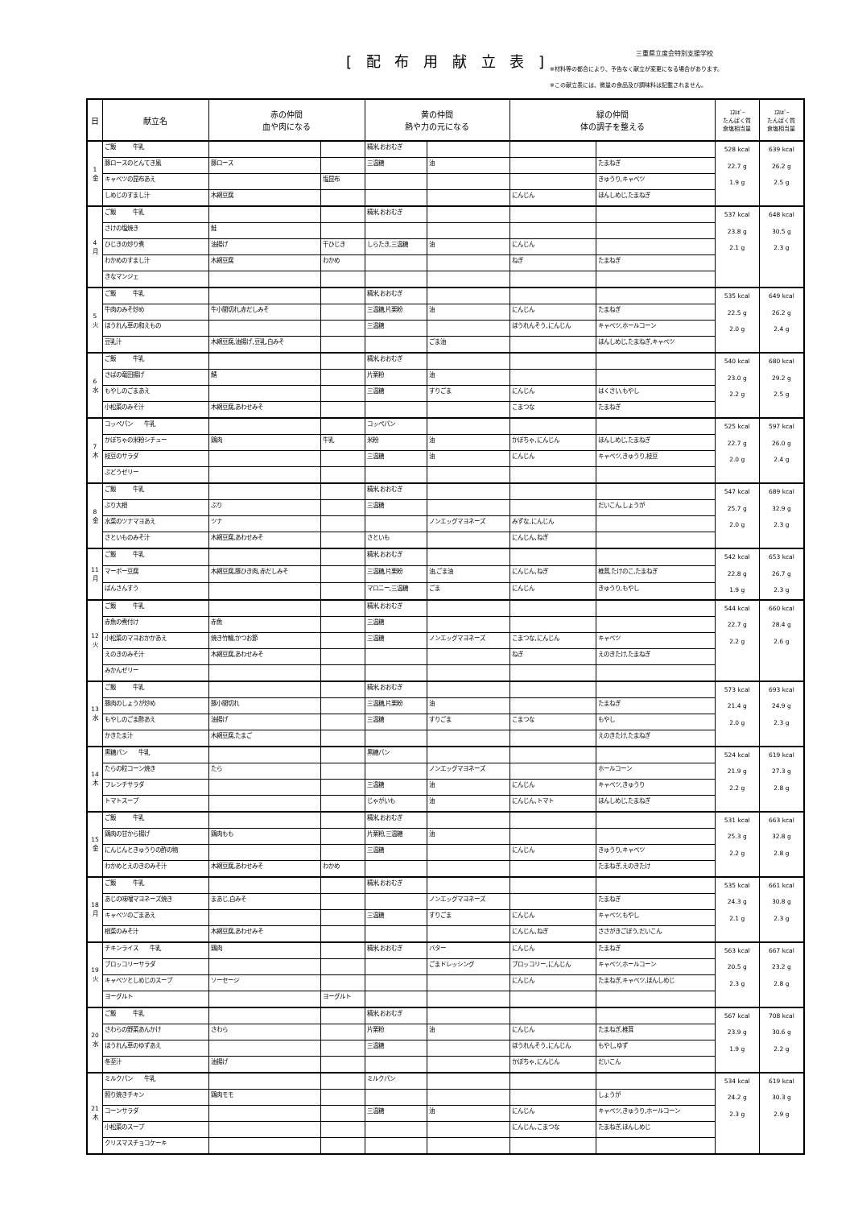[ 配 布 用 献 立 表 ] 三重県立度会特別支援学校
※材料等の都合により、予告なく献立が変更になる場合があります。
※この献立表には、微量の食品及び調味料は記載されません。
| 日 | 献立名 | 赤の仲間 血や肉になる | | 黄の仲間 熱や力の元になる | | 緑の仲間 体の調子を整える | | ｴﾈﾙｷﾞｰ たんぱく質 食塩相当量 | ｴﾈﾙｷﾞｰ たんぱく質 食塩相当量 |
| --- | --- | --- | --- | --- | --- | --- | --- | --- | --- |
| 1 金 | ご飯 牛乳 | | | 精米,おおむぎ | | | | 528 kcal 22.7 g 1.9 g | 639 kcal 26.2 g 2.5 g |
| | 豚ロースのとんてき風 | 豚ロース | | 三温糖 | 油 | | たまねぎ | | |
| | キャベツの昆布あえ | | 塩昆布 | | | | きゅうり,キャベツ | | |
| | しめじのすまし汁 | 木綿豆腐 | | | | にんじん | ほんしめじ,たまねぎ | | |
| 4 月 | ご飯 牛乳 | | | 精米,おおむぎ | | | | 537 kcal 23.8 g 2.1 g | 648 kcal 30.5 g 2.3 g |
| | さけの塩焼き | 鮭 | | | | | | | |
| | ひじきの炒り煮 | 油揚げ | 干ひじき | しらたき,三温糖 | 油 | にんじん | | | |
| | わかめのすまし汁 | 木綿豆腐 | わかめ | | | ねぎ | たまねぎ | | |
| | きなマンジェ | | | | | | | | |
| 5 火 | ご飯 牛乳 | | | 精米,おおむぎ | | | | 535 kcal 22.5 g 2.0 g | 649 kcal 26.2 g 2.4 g |
| | 牛肉のみそ炒め | 牛小間切れ,赤だしみそ | | 三温糖,片栗粉 | 油 | にんじん | たまねぎ | | |
| | ほうれん草の和えもの | | | 三温糖 | | ほうれんそう,にんじん | キャベツ,ホールコーン | | |
| | 豆乳汁 | 木綿豆腐,油揚げ,豆乳,白みそ | | | ごま油 | | ほんしめじ,たまねぎ,キャベツ | | |
| 6 水 | ご飯 牛乳 | | | 精米,おおむぎ | | | | 540 kcal 23.0 g 2.2 g | 680 kcal 29.2 g 2.5 g |
| | さばの竜田揚げ | 鯖 | | 片栗粉 | 油 | | | | |
| | もやしのごまあえ | | | 三温糖 | すりごま | にんじん | はくさい,もやし | | |
| | 小松菜のみそ汁 | 木綿豆腐,あわせみそ | | | | こまつな | たまねぎ | | |
| 7 木 | コッペパン 牛乳 | | | コッペパン | | | | 525 kcal 22.7 g 2.0 g | 597 kcal 26.0 g 2.4 g |
| | かぼちゃの米粉シチュー | 鶏肉 | 牛乳 | 米粉 | 油 | かぼちゃ,にんじん | ほんしめじ,たまねぎ | | |
| | 枝豆のサラダ | | | 三温糖 | 油 | にんじん | キャベツ,きゅうり,枝豆 | | |
| | ぶどうゼリー | | | | | | | | |
| 8 金 | ご飯 牛乳 | | | 精米,おおむぎ | | | | 547 kcal 25.7 g 2.0 g | 689 kcal 32.9 g 2.3 g |
| | ぶり大根 | ぶり | | 三温糖 | | | だいこん,しょうが | | |
| | 水菜のツナマヨあえ | ツナ | | | ノンエッグマヨネーズ | みずな,にんじん | | | |
| | さといものみそ汁 | 木綿豆腐,あわせみそ | | さといも | | にんじん,ねぎ | | | |
| 11 月 | ご飯 牛乳 | | | 精米,おおむぎ | | | | 542 kcal 22.8 g 1.9 g | 653 kcal 26.7 g 2.3 g |
| | マーボー豆腐 | 木綿豆腐,豚ひき肉,赤だしみそ | | 三温糖,片栗粉 | 油,ごま油 | にんじん,ねぎ | 椎茸,たけのこ,たまねぎ | | |
| | ばんさんすう | | | マロニー,三温糖 | ごま | にんじん | きゅうり,もやし | | |
| 12 火 | ご飯 牛乳 | | | 精米,おおむぎ | | | | 544 kcal 22.7 g 2.2 g | 660 kcal 28.4 g 2.6 g |
| | 赤魚の煮付け | 赤魚 | | 三温糖 | | | | | |
| | 小松菜のマヨおかかあえ | 焼き竹輪,かつお節 | | 三温糖 | ノンエッグマヨネーズ | こまつな,にんじん | キャベツ | | |
| | えのきのみそ汁 | 木綿豆腐,あわせみそ | | | | ねぎ | えのきたけ,たまねぎ | | |
| | みかんゼリー | | | | | | | | |
| 13 水 | ご飯 牛乳 | | | 精米,おおむぎ | | | | 573 kcal 21.4 g 2.0 g | 693 kcal 24.9 g 2.3 g |
| | 豚肉のしょうが炒め | 豚小間切れ | | 三温糖,片栗粉 | 油 | | たまねぎ | | |
| | もやしのごま酢あえ | 油揚げ | | 三温糖 | すりごま | こまつな | もやし | | |
| | かきたま汁 | 木綿豆腐,たまご | | | | | えのきたけ,たまねぎ | | |
| 14 木 | 黒糖パン 牛乳 | | | 黒糖パン | | | | 524 kcal 21.9 g 2.2 g | 619 kcal 27.3 g 2.8 g |
| | たらの粒コーン焼き | たら | | | ノンエッグマヨネーズ | | ホールコーン | | |
| | フレンチサラダ | | | 三温糖 | 油 | にんじん | キャベツ,きゅうり | | |
| | トマトスープ | | | じゃがいも | 油 | にんじん,トマト | ほんしめじ,たまねぎ | | |
| 15 金 | ご飯 牛乳 | | | 精米,おおむぎ | | | | 531 kcal 25.3 g 2.2 g | 663 kcal 32.8 g 2.8 g |
| | 鶏肉の甘から揚げ | 鶏肉もも | | 片栗粉,三温糖 | 油 | | | | |
| | にんじんときゅうりの酢の物 | | | 三温糖 | | にんじん | きゅうり,キャベツ | | |
| | わかめとえのきのみそ汁 | 木綿豆腐,あわせみそ | わかめ | | | | たまねぎ,えのきたけ | | |
| 18 月 | ご飯 牛乳 | | | 精米,おおむぎ | | | | 535 kcal 24.3 g 2.1 g | 661 kcal 30.8 g 2.3 g |
| | あじの味噌マヨネーズ焼き | まあじ,白みそ | | | ノンエッグマヨネーズ | | たまねぎ | | |
| | キャベツのごまあえ | | | 三温糖 | すりごま | にんじん | キャベツ,もやし | | |
| | 根菜のみそ汁 | 木綿豆腐,あわせみそ | | | | にんじん,ねぎ | ささがきごぼう,だいこん | | |
| 19 火 | チキンライス 牛乳 | 鶏肉 | | 精米,おおむぎ | バター | にんじん | たまねぎ | 563 kcal 20.5 g 2.3 g | 667 kcal 23.2 g 2.8 g |
| | ブロッコリーサラダ | | | | ごまドレッシング | ブロッコリー,にんじん | キャベツ,ホールコーン | | |
| | キャベツとしめじのスープ | ソーセージ | | | | にんじん | たまねぎ,キャベツ,ほんしめじ | | |
| | ヨーグルト | | ヨーグルト | | | | | | |
| 20 水 | ご飯 牛乳 | | | 精米,おおむぎ | | | | 567 kcal 23.9 g 1.9 g | 708 kcal 30.6 g 2.2 g |
| | さわらの野菜あんかけ | さわら | | 片栗粉 | 油 | にんじん | たまねぎ,椎茸 | | |
| | ほうれん草のゆずあえ | | | 三温糖 | | ほうれんそう,にんじん | もやし,ゆず | | |
| | 冬至汁 | 油揚げ | | | | かぼちゃ,にんじん | だいこん | | |
| 21 木 | ミルクパン 牛乳 | | | ミルクパン | | | | 534 kcal 24.2 g 2.3 g | 619 kcal 30.3 g 2.9 g |
| | 照り焼きチキン | 鶏肉モモ | | | | | しょうが | | |
| | コーンサラダ | | | 三温糖 | 油 | にんじん | キャベツ,きゅうり,ホールコーン | | |
| | 小松菜のスープ | | | | | にんじん,こまつな | たまねぎ,ほんしめじ | | |
| | クリスマスチョコケーキ | | | | | | | | |